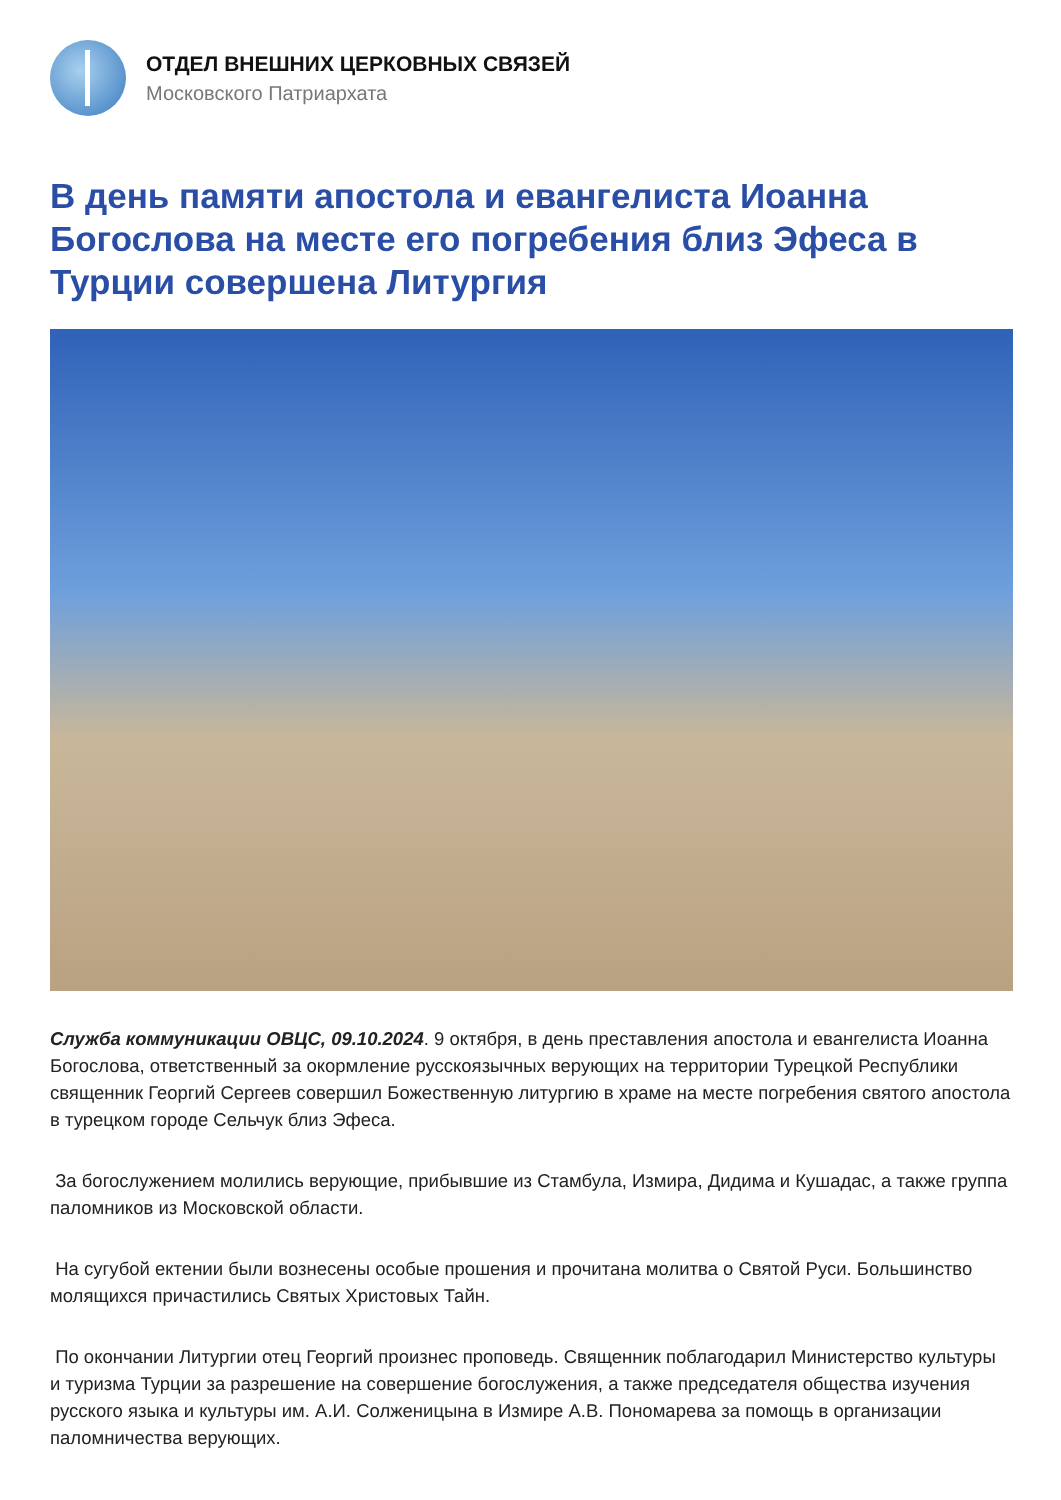ОТДЕЛ ВНЕШНИХ ЦЕРКОВНЫХ СВЯЗЕЙ
Московского Патриархата
В день памяти апостола и евангелиста Иоанна Богослова на месте его погребения близ Эфеса в Турции совершена Литургия
Служба коммуникации ОВЦС, 09.10.2024. 9 октября, в день преставления апостола и евангелиста Иоанна Богослова, ответственный за окормление русскоязычных верующих на территории Турецкой Республики священник Георгий Сергеев совершил Божественную литургию в храме на месте погребения святого апостола в турецком городе Сельчук близ Эфеса.
За богослужением молились верующие, прибывшие из Стамбула, Измира, Дидима и Кушадас, а также группа паломников из Московской области.
На сугубой ектении были вознесены особые прошения и прочитана молитва о Святой Руси. Большинство молящихся причастились Святых Христовых Тайн.
По окончании Литургии отец Георгий произнес проповедь. Священник поблагодарил Министерство культуры и туризма Турции за разрешение на совершение богослужения, а также председателя общества изучения русского языка и культуры им. А.И. Солженицына в Измире А.В. Пономарева за помощь в организации паломничества верующих.